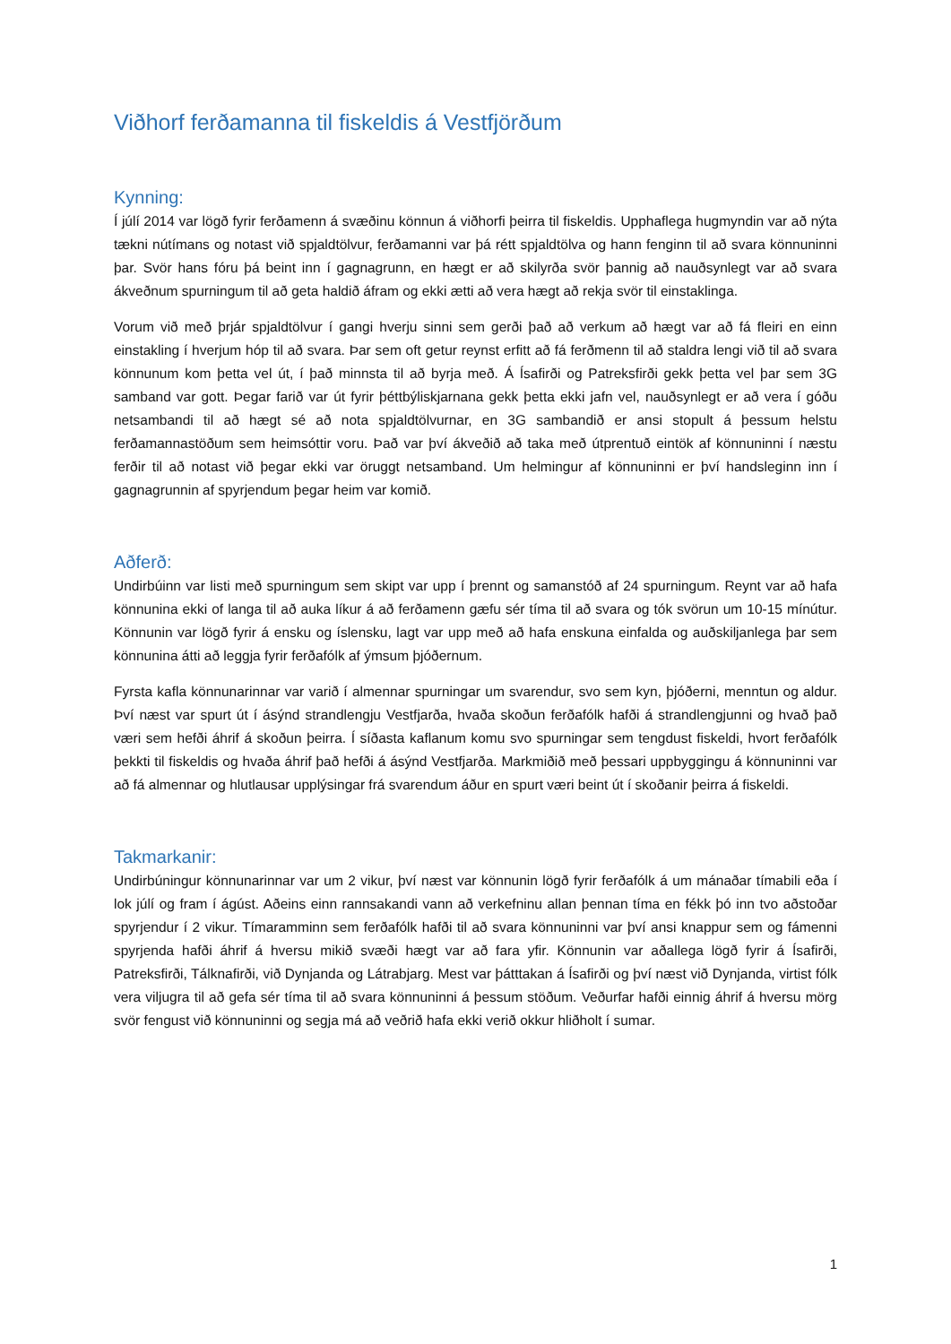Viðhorf ferðamanna til fiskeldis á Vestfjörðum
Kynning:
Í júlí 2014 var lögð fyrir ferðamenn á svæðinu könnun á viðhorfi þeirra til fiskeldis. Upphaflega hugmyndin var að nýta tækni nútímans og notast við spjaldtölvur, ferðamanni var þá rétt spjaldtölva og hann fenginn til að svara könnuninni þar. Svör hans fóru þá beint inn í gagnagrunn, en hægt er að skilyrða svör þannig að nauðsynlegt var að svara ákveðnum spurningum til að geta haldið áfram og ekki ætti að vera hægt að rekja svör til einstaklinga.
Vorum við með þrjár spjaldtölvur í gangi hverju sinni sem gerði það að verkum að hægt var að fá fleiri en einn einstakling í hverjum hóp til að svara. Þar sem oft getur reynst erfitt að fá ferðmenn til að staldra lengi við til að svara könnunum kom þetta vel út, í það minnsta til að byrja með. Á Ísafirði og Patreksfirði gekk þetta vel þar sem 3G samband var gott. Þegar farið var út fyrir þéttbýliskjarnana gekk þetta ekki jafn vel, nauðsynlegt er að vera í góðu netsambandi til að hægt sé að nota spjaldtölvurnar, en 3G sambandið er ansi stopult á þessum helstu ferðamannastöðum sem heimsóttir voru. Það var því ákveðið að taka með útprentuð eintök af könnuninni í næstu ferðir til að notast við þegar ekki var öruggt netsamband. Um helmingur af könnuninni er því handsleginn inn í gagnagrunnin af spyrjendum þegar heim var komið.
Aðferð:
Undirbúinn var listi með spurningum sem skipt var upp í þrennt og samanstóð af 24 spurningum. Reynt var að hafa könnunina ekki of langa til að auka líkur á að ferðamenn gæfu sér tíma til að svara og tók svörun um 10-15 mínútur. Könnunin var lögð fyrir á ensku og íslensku, lagt var upp með að hafa enskuna einfalda og auðskiljanlega þar sem könnunina átti að leggja fyrir ferðafólk af ýmsum þjóðernum.
Fyrsta kafla könnunarinnar var varið í almennar spurningar um svarendur, svo sem kyn, þjóðerni, menntun og aldur. Því næst var spurt út í ásýnd strandlengju Vestfjarða, hvaða skoðun ferðafólk hafði á strandlengjunni og hvað það væri sem hefði áhrif á skoðun þeirra. Í síðasta kaflanum komu svo spurningar sem tengdust fiskeldi, hvort ferðafólk þekkti til fiskeldis og hvaða áhrif það hefði á ásýnd Vestfjarða. Markmiðið með þessari uppbyggingu á könnuninni var að fá almennar og hlutlausar upplýsingar frá svarendum áður en spurt væri beint út í skoðanir þeirra á fiskeldi.
Takmarkanir:
Undirbúningur könnunarinnar var um 2 vikur, því næst var könnunin lögð fyrir ferðafólk á um mánaðar tímabili eða í lok júlí og fram í ágúst. Aðeins einn rannsakandi vann að verkefninu allan þennan tíma en fékk þó inn tvo aðstoðar spyrjendur í 2 vikur. Tímaramminn sem ferðafólk hafði til að svara könnuninni var því ansi knappur sem og fámenni spyrjenda hafði áhrif á hversu mikið svæði hægt var að fara yfir. Könnunin var aðallega lögð fyrir á Ísafirði, Patreksfirði, Tálknafirði, við Dynjanda og Látrabjarg. Mest var þátttakan á Ísafirði og því næst við Dynjanda, virtist fólk vera viljugra til að gefa sér tíma til að svara könnuninni á þessum stöðum. Veðurfar hafði einnig áhrif á hversu mörg svör fengust við könnuninni og segja má að veðrið hafa ekki verið okkur hliðholt í sumar.
1